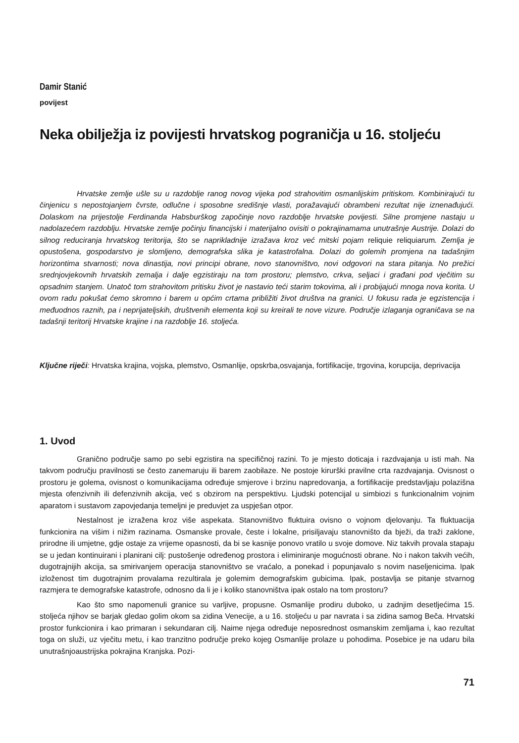Damir Stanić
povijest
Neka obilježja iz povijesti hrvatskog pograničja u 16. stoljeću
Hrvatske zemlje ušle su u razdoblje ranog novog vijeka pod strahovitim osmanlijskim pritiskom. Kombinirajući tu činjenicu s nepostojanjem čvrste, odlučne i sposobne središnje vlasti, poražavajući obrambeni rezultat nije iznenađujući. Dolaskom na prijestolje Ferdinanda Habsburškog započinje novo razdoblje hrvatske povijesti. Silne promjene nastaju u nadolazećem razdoblju. Hrvatske zemlje počinju financijski i materijalno ovisiti o pokrajinamama unutrašnje Austrije. Dolazi do silnog reduciranja hrvatskog teritorija, što se naprikladnije izražava kroz već mitski pojam reliquie reliquiarum. Zemlja je opustošena, gospodarstvo je slomljeno, demografska slika je katastrofalna. Dolazi do golemih promjena na tadašnjim horizontima stvarnosti; nova dinastija, novi principi obrane, novo stanovništvo, novi odgovori na stara pitanja. No prežici srednjovjekovnih hrvatskih zemalja i dalje egzistiraju na tom prostoru; plemstvo, crkva, seljaci i građani pod vječitim su opsadnim stanjem. Unatoč tom strahovitom pritisku život je nastavio teći starim tokovima, ali i probijajući mnoga nova korita. U ovom radu pokušat ćemo skromno i barem u općim crtama približiti život društva na granici. U fokusu rada je egzistencija i međuodnos raznih, pa i neprijateljskih, društvenih elementa koji su kreirali te nove vizure. Područje izlaganja ograničava se na tadašnji teritorij Hrvatske krajine i na razdoblje 16. stoljeća.
Ključne riječi: Hrvatska krajina, vojska, plemstvo, Osmanlije, opskrba,osvajanja, fortifikacije, trgovina, korupcija, deprivacija
1. Uvod
Granično područje samo po sebi egzistira na specifičnoj razini. To je mjesto doticaja i razdvajanja u isti mah. Na takvom području pravilnosti se često zanemaruju ili barem zaobilaze. Ne postoje kirurški pravilne crta razdvajanja. Ovisnost o prostoru je golema, ovisnost o komunikacijama određuje smjerove i brzinu napredovanja, a fortifikacije predstavljaju polazišna mjesta ofenzivnih ili defenzivnih akcija, već s obzirom na perspektivu. Ljudski potencijal u simbiozi s funkcionalnim vojnim aparatom i sustavom zapovjedanja temeljni je preduvjet za uspješan otpor.
Nestalnost je izražena kroz više aspekata. Stanovništvo fluktuira ovisno o vojnom djelovanju. Ta fluktuacija funkcionira na višim i nižim razinama. Osmanske provale, česte i lokalne, prisiljavaju stanovništo da bježi, da traži zaklone, prirodne ili umjetne, gdje ostaje za vrijeme opasnosti, da bi se kasnije ponovo vratilo u svoje domove. Niz takvih provala stapaju se u jedan kontinuirani i planirani cilj: pustošenje određenog prostora i eliminiranje mogućnosti obrane. No i nakon takvih većih, dugotrajnijih akcija, sa smirivanjem operacija stanovništvo se vraćalo, a ponekad i popunjavalo s novim naseljenicima. Ipak izloženost tim dugotrajnim provalama rezultirala je golemim demografskim gubicima. Ipak, postavlja se pitanje stvarnog razmjera te demografske katastrofe, odnosno da li je i koliko stanovništva ipak ostalo na tom prostoru?
Kao što smo napomenuli granice su varljive, propusne. Osmanlije prodiru duboko, u zadnjim desetljećima 15. stoljeća njihov se barjak gledao golim okom sa zidina Venecije, a u 16. stoljeću u par navrata i sa zidina samog Beča. Hrvatski prostor funkcionira i kao primaran i sekundaran cilj. Naime njega određuje neposrednost osmanskim zemljama i, kao rezultat toga on služi, uz vječitu metu, i kao tranzitno područje preko kojeg Osmanlije prolaze u pohodima. Posebice je na udaru bila unutrašnjoaustrijska pokrajina Kranjska. Pozi-
71